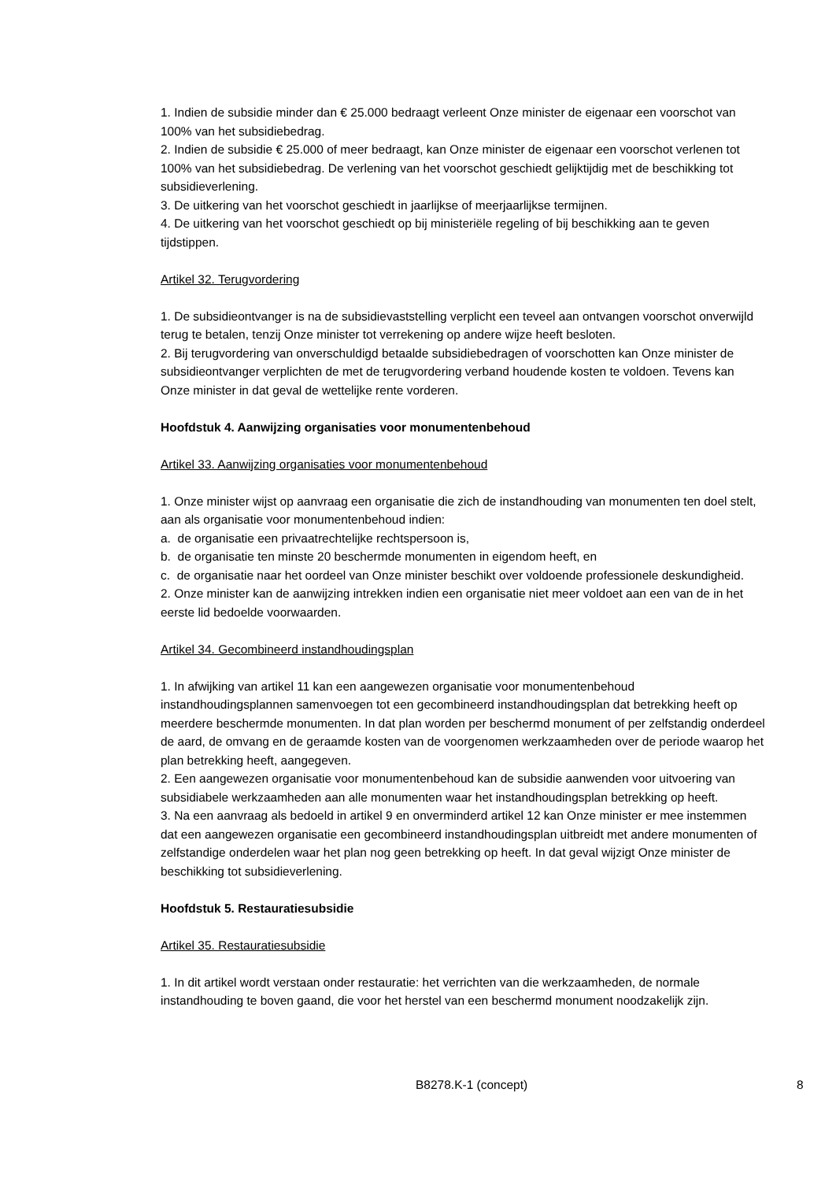1. Indien de subsidie minder dan € 25.000 bedraagt verleent Onze minister de eigenaar een voorschot van 100% van het subsidiebedrag.
2. Indien de subsidie € 25.000 of meer bedraagt, kan Onze minister de eigenaar een voorschot verlenen tot 100% van het subsidiebedrag. De verlening van het voorschot geschiedt gelijktijdig met de beschikking tot subsidieverlening.
3. De uitkering van het voorschot geschiedt in jaarlijkse of meerjaarlijkse termijnen.
4. De uitkering van het voorschot geschiedt op bij ministeriële regeling of bij beschikking aan te geven tijdstippen.
Artikel 32. Terugvordering
1. De subsidieontvanger is na de subsidievaststelling verplicht een teveel aan ontvangen voorschot onverwijld terug te betalen, tenzij Onze minister tot verrekening op andere wijze heeft besloten.
2. Bij terugvordering van onverschuldigd betaalde subsidiebedragen of voorschotten kan Onze minister de subsidieontvanger verplichten de met de terugvordering verband houdende kosten te voldoen. Tevens kan Onze minister in dat geval de wettelijke rente vorderen.
Hoofdstuk 4. Aanwijzing organisaties voor monumentenbehoud
Artikel 33. Aanwijzing organisaties voor monumentenbehoud
1. Onze minister wijst op aanvraag een organisatie die zich de instandhouding van monumenten ten doel stelt, aan als organisatie voor monumentenbehoud indien:
a. de organisatie een privaatrechtelijke rechtspersoon is,
b. de organisatie ten minste 20 beschermde monumenten in eigendom heeft, en
c. de organisatie naar het oordeel van Onze minister beschikt over voldoende professionele deskundigheid.
2. Onze minister kan de aanwijzing intrekken indien een organisatie niet meer voldoet aan een van de in het eerste lid bedoelde voorwaarden.
Artikel 34. Gecombineerd instandhoudingsplan
1. In afwijking van artikel 11 kan een aangewezen organisatie voor monumentenbehoud instandhoudingsplannen samenvoegen tot een gecombineerd instandhoudingsplan dat betrekking heeft op meerdere beschermde monumenten. In dat plan worden per beschermd monument of per zelfstandig onderdeel de aard, de omvang en de geraamde kosten van de voorgenomen werkzaamheden over de periode waarop het plan betrekking heeft, aangegeven.
2. Een aangewezen organisatie voor monumentenbehoud kan de subsidie aanwenden voor uitvoering van subsidiabele werkzaamheden aan alle monumenten waar het instandhoudingsplan betrekking op heeft.
3. Na een aanvraag als bedoeld in artikel 9 en onverminderd artikel 12 kan Onze minister er mee instemmen dat een aangewezen organisatie een gecombineerd instandhoudingsplan uitbreidt met andere monumenten of zelfstandige onderdelen waar het plan nog geen betrekking op heeft. In dat geval wijzigt Onze minister de beschikking tot subsidieverlening.
Hoofdstuk 5. Restauratiesubsidie
Artikel 35. Restauratiesubsidie
1. In dit artikel wordt verstaan onder restauratie: het verrichten van die werkzaamheden, de normale instandhouding te boven gaand, die voor het herstel van een beschermd monument noodzakelijk zijn.
B8278.K-1 (concept) 8